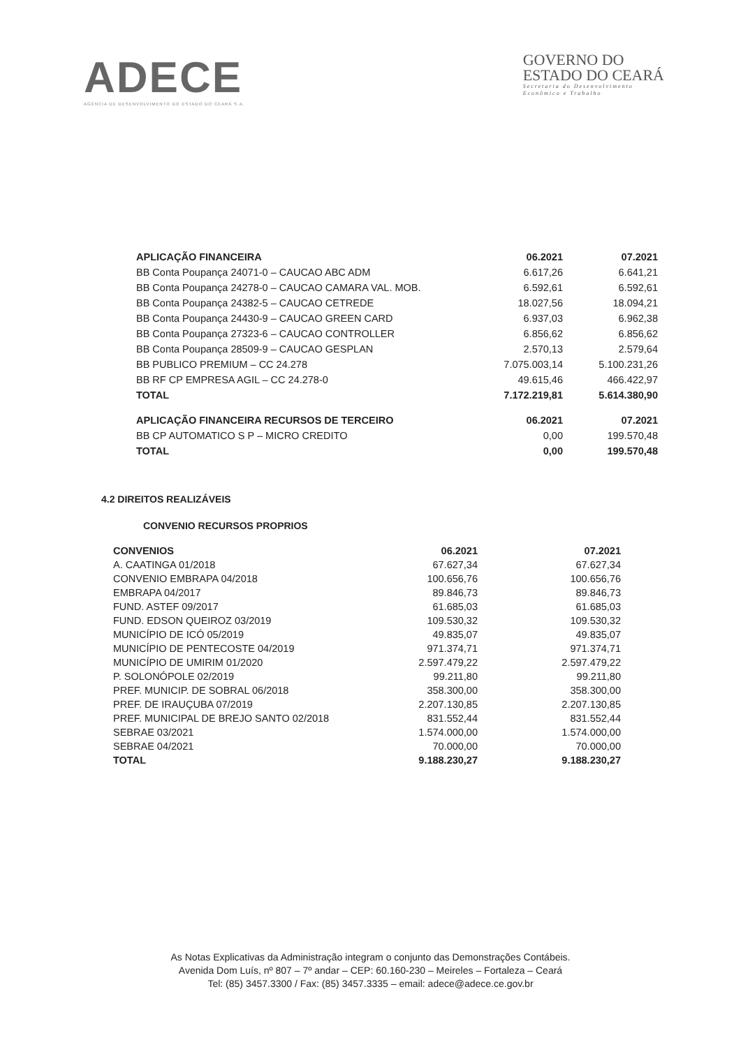ADECE
AGÊNCIA DE DESENVOLVIMENTO DO ESTADO DO CEARÁ S.A.
GOVERNO DO
ESTADO DO CEARÁ
Secretaria do Desenvolvimento
Econômico e Trabalho
| APLICAÇÃO FINANCEIRA | 06.2021 | 07.2021 |
| --- | --- | --- |
| BB Conta Poupança 24071-0 – CAUCAO ABC ADM | 6.617,26 | 6.641,21 |
| BB Conta Poupança 24278-0 – CAUCAO CAMARA VAL. MOB. | 6.592,61 | 6.592,61 |
| BB Conta Poupança 24382-5 – CAUCAO CETREDE | 18.027,56 | 18.094,21 |
| BB Conta Poupança 24430-9 – CAUCAO GREEN CARD | 6.937,03 | 6.962,38 |
| BB Conta Poupança 27323-6 – CAUCAO CONTROLLER | 6.856,62 | 6.856,62 |
| BB Conta Poupança 28509-9 – CAUCAO GESPLAN | 2.570,13 | 2.579,64 |
| BB PUBLICO PREMIUM – CC 24.278 | 7.075.003,14 | 5.100.231,26 |
| BB RF CP EMPRESA AGIL – CC 24.278-0 | 49.615,46 | 466.422,97 |
| TOTAL | 7.172.219,81 | 5.614.380,90 |
| APLICAÇÃO FINANCEIRA RECURSOS DE TERCEIRO | 06.2021 | 07.2021 |
| --- | --- | --- |
| BB CP AUTOMATICO S P – MICRO CREDITO | 0,00 | 199.570,48 |
| TOTAL | 0,00 | 199.570,48 |
4.2 DIREITOS REALIZÁVEIS
CONVENIO RECURSOS PROPRIOS
| CONVENIOS | 06.2021 | 07.2021 |
| --- | --- | --- |
| A. CAATINGA 01/2018 | 67.627,34 | 67.627,34 |
| CONVENIO EMBRAPA 04/2018 | 100.656,76 | 100.656,76 |
| EMBRAPA 04/2017 | 89.846,73 | 89.846,73 |
| FUND. ASTEF 09/2017 | 61.685,03 | 61.685,03 |
| FUND. EDSON QUEIROZ 03/2019 | 109.530,32 | 109.530,32 |
| MUNICÍPIO DE ICÓ 05/2019 | 49.835,07 | 49.835,07 |
| MUNICÍPIO DE PENTECOSTE 04/2019 | 971.374,71 | 971.374,71 |
| MUNICÍPIO DE UMIRIM 01/2020 | 2.597.479,22 | 2.597.479,22 |
| P. SOLONÓPOLE 02/2019 | 99.211,80 | 99.211,80 |
| PREF. MUNICIP. DE SOBRAL 06/2018 | 358.300,00 | 358.300,00 |
| PREF. DE IRAUÇUBA 07/2019 | 2.207.130,85 | 2.207.130,85 |
| PREF. MUNICIPAL DE BREJO SANTO 02/2018 | 831.552,44 | 831.552,44 |
| SEBRAE 03/2021 | 1.574.000,00 | 1.574.000,00 |
| SEBRAE 04/2021 | 70.000,00 | 70.000,00 |
| TOTAL | 9.188.230,27 | 9.188.230,27 |
As Notas Explicativas da Administração integram o conjunto das Demonstrações Contábeis.
Avenida Dom Luís, nº 807 – 7º andar – CEP: 60.160-230 – Meireles – Fortaleza – Ceará
Tel: (85) 3457.3300 / Fax: (85) 3457.3335 – email: adece@adece.ce.gov.br